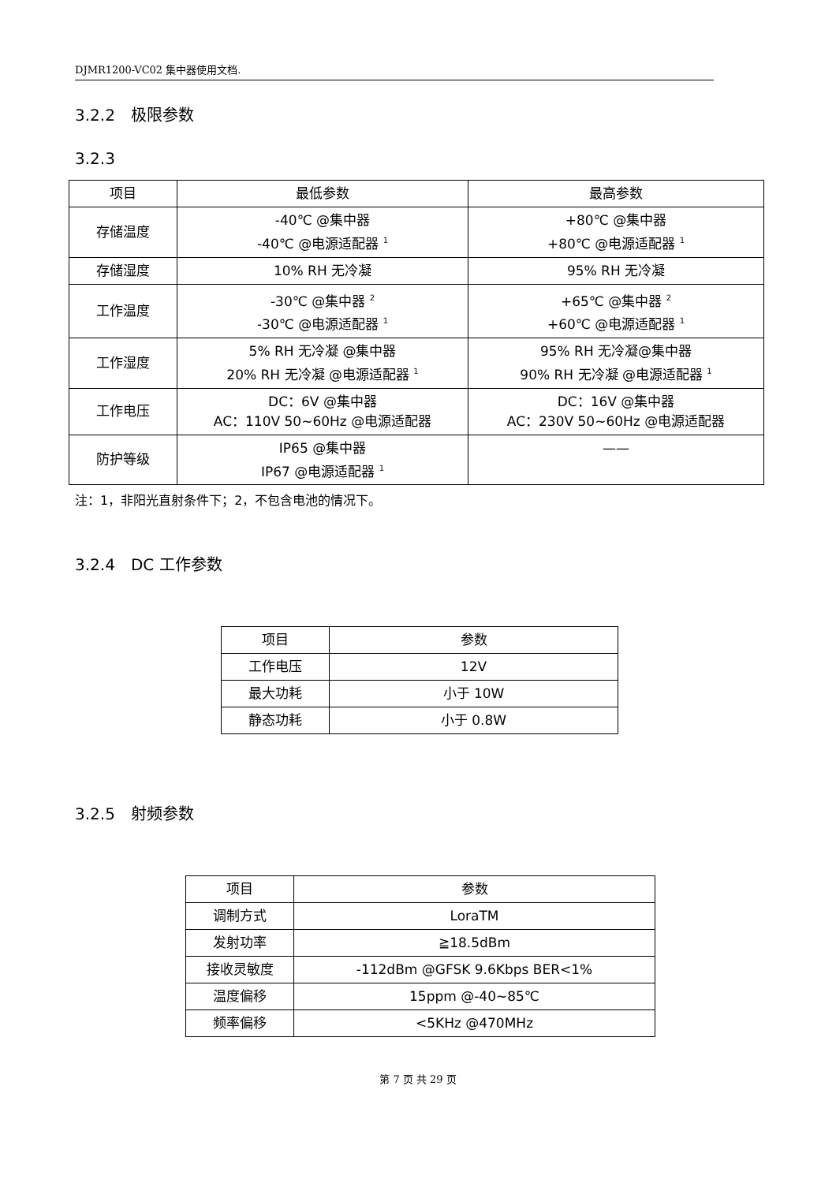DJMR1200-VC02 集中器使用文档.
3.2.2　极限参数
3.2.3
| 项目 | 最低参数 | 最高参数 |
| --- | --- | --- |
| 存储温度 | -40℃ @集中器 -40℃ @电源适配器 <sup>1</sup> | +80℃ @集中器 +80℃ @电源适配器 <sup>1</sup> |
| 存储湿度 | 10% RH 无冷凝 | 95% RH 无冷凝 |
| 工作温度 | -30℃ @集中器 <sup>2</sup> -30℃ @电源适配器 <sup>1</sup> | +65℃ @集中器 <sup>2</sup> +60℃ @电源适配器 <sup>1</sup> |
| 工作湿度 | 5% RH 无冷凝 @集中器 20% RH 无冷凝 @电源适配器 <sup>1</sup> | 95% RH 无冷凝@集中器 90% RH 无冷凝 @电源适配器 <sup>1</sup> |
| 工作电压 | DC：6V @集中器 AC：110V 50~60Hz @电源适配器 | DC：16V @集中器 AC：230V 50~60Hz @电源适配器 |
| 防护等级 | IP65 @集中器 IP67 @电源适配器 <sup>1</sup> | —— |
注：1，非阳光直射条件下；2，不包含电池的情况下。
3.2.4　DC 工作参数
| 项目 | 参数 |
| --- | --- |
| 工作电压 | 12V |
| 最大功耗 | 小于 10W |
| 静态功耗 | 小于 0.8W |
3.2.5　射频参数
| 项目 | 参数 |
| --- | --- |
| 调制方式 | LoraTM |
| 发射功率 | ≧18.5dBm |
| 接收灵敏度 | -112dBm @GFSK 9.6Kbps BER<1% |
| 温度偏移 | 15ppm @-40~85℃ |
| 频率偏移 | <5KHz @470MHz |
第 7 页 共 29 页